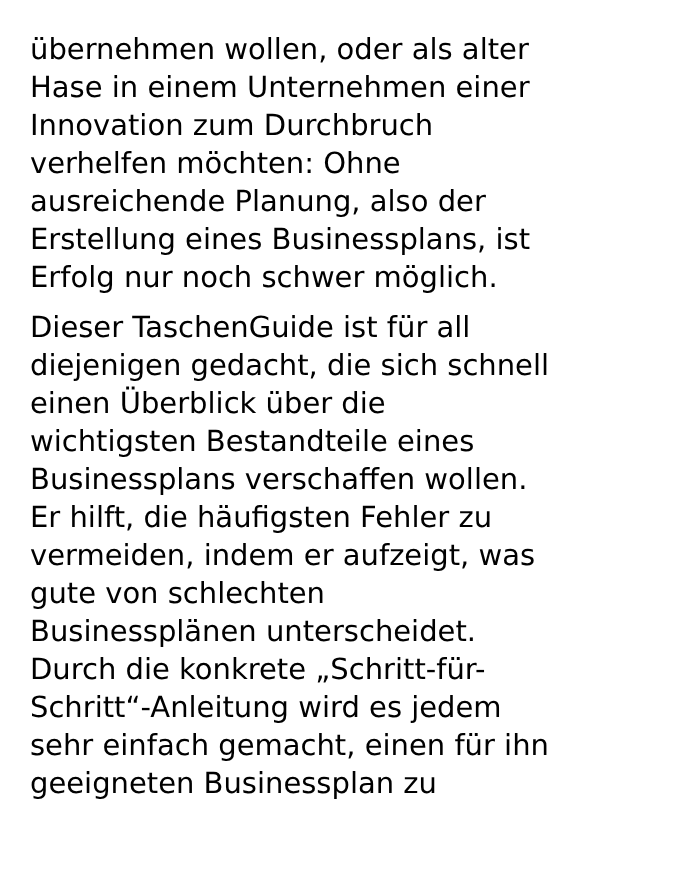übernehmen wollen, oder als alter
Hase in einem Unternehmen einer
Innovation zum Durchbruch
verhelfen möchten: Ohne
ausreichende Planung, also der
Erstellung eines Businessplans, ist
Erfolg nur noch schwer möglich.
Dieser TaschenGuide ist für all
diejenigen gedacht, die sich schnell
einen Überblick über die
wichtigsten Bestandteile eines
Businessplans verschaffen wollen.
Er hilft, die häufigsten Fehler zu
vermeiden, indem er aufzeigt, was
gute von schlechten
Businessplänen unterscheidet.
Durch die konkrete „Schritt-für-
Schritt“-Anleitung wird es jedem
sehr einfach gemacht, einen für ihn
geeigneten Businessplan zu